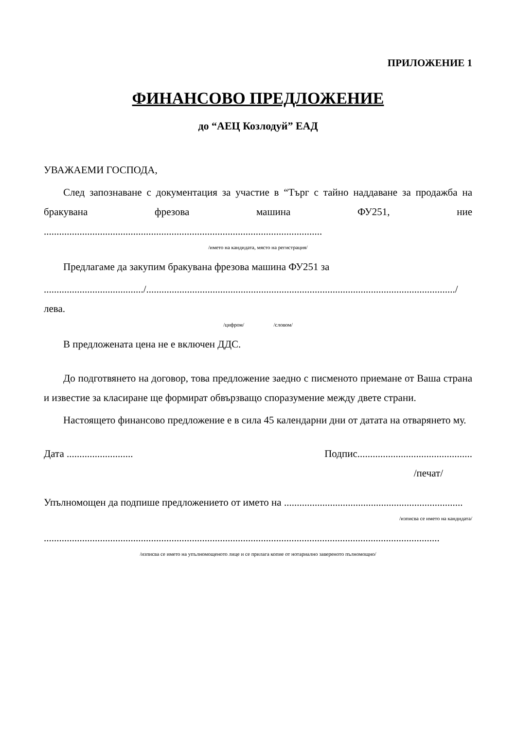ПРИЛОЖЕНИЕ 1
ФИНАНСОВО ПРЕДЛОЖЕНИЕ
до “АЕЦ Козлодуй” ЕАД
УВАЖАЕМИ ГОСПОДА,
След запознаване с документация за участие в “Търг с тайно наддаване за продажба на бракувана фрезова машина ФУ251, ние .............................................................................................................
/името на кандидата, място на регистрация/
Предлагаме да закупим бракувана фрезова машина ФУ251 за
......................................./........................................................................................................................./ лева.
/цифром/ /словом/
В предложената цена не е включен ДДС.
До подготвянето на договор, това предложение заедно с писменото приемане от Ваша страна и известие за класиране ще формират обвързващо споразумение между двете страни.
Настоящето финансово предложение е в сила 45 календарни дни от датата на отварянето му.
Дата .......................... Подпис.............................................
/печат/
Упълномощен да подпише предложението от името на ......................................................................
/изписва се името на кандидата/
...........................................................................................................................................................
/изписва се името на упълномощеното лице и се прилага копие от нотариално завереното пълномощно/